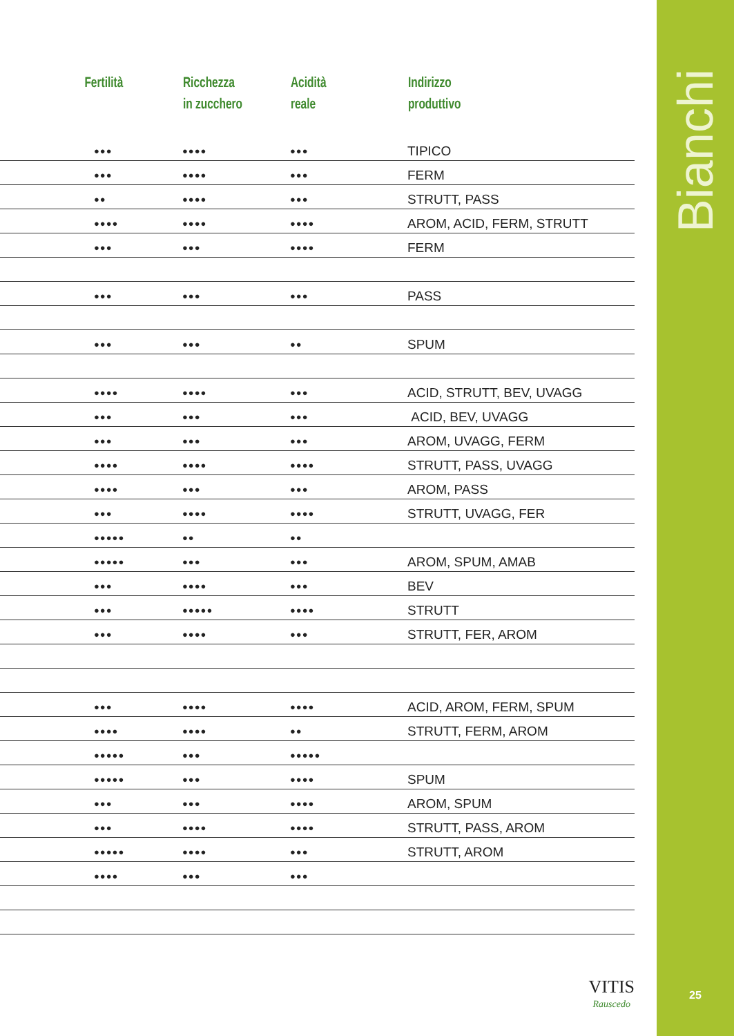| Fertilità | Ricchezza in zucchero | Acidità reale | Indirizzo produttivo |
| --- | --- | --- | --- |
| ●●● | ●●●● | ●●● | TIPICO |
| ●●● | ●●●● | ●●● | FERM |
| ●● | ●●●● | ●●● | STRUTT, PASS |
| ●●●● | ●●●● | ●●●● | AROM, ACID, FERM, STRUTT |
| ●●● | ●●● | ●●●● | FERM |
| ●●● | ●●● | ●●● | PASS |
| ●●● | ●●● | ●● | SPUM |
| ●●●● | ●●●● | ●●● | ACID, STRUTT, BEV, UVAGG |
| ●●● | ●●● | ●●● | ACID, BEV, UVAGG |
| ●●● | ●●● | ●●● | AROM, UVAGG, FERM |
| ●●●● | ●●●● | ●●●● | STRUTT, PASS, UVAGG |
| ●●●● | ●●● | ●●● | AROM, PASS |
| ●●● | ●●●● | ●●●● | STRUTT, UVAGG, FER |
| ●●●●● | ●● | ●● | |
| ●●●●● | ●●● | ●●● | AROM, SPUM, AMAB |
| ●●● | ●●●● | ●●● | BEV |
| ●●● | ●●●●● | ●●●● | STRUTT |
| ●●● | ●●●● | ●●● | STRUTT, FER, AROM |
| ●●● | ●●●● | ●●●● | ACID, AROM, FERM, SPUM |
| ●●●● | ●●●● | ●● | STRUTT, FERM, AROM |
| ●●●●● | ●●● | ●●●●● | |
| ●●●●● | ●●● | ●●●● | SPUM |
| ●●● | ●●● | ●●●● | AROM, SPUM |
| ●●● | ●●●● | ●●●● | STRUTT, PASS, AROM |
| ●●●●● | ●●●● | ●●● | STRUTT, AROM |
| ●●●● | ●●● | ●●● | |
VITIS
Rauscedo
Bianchi
25